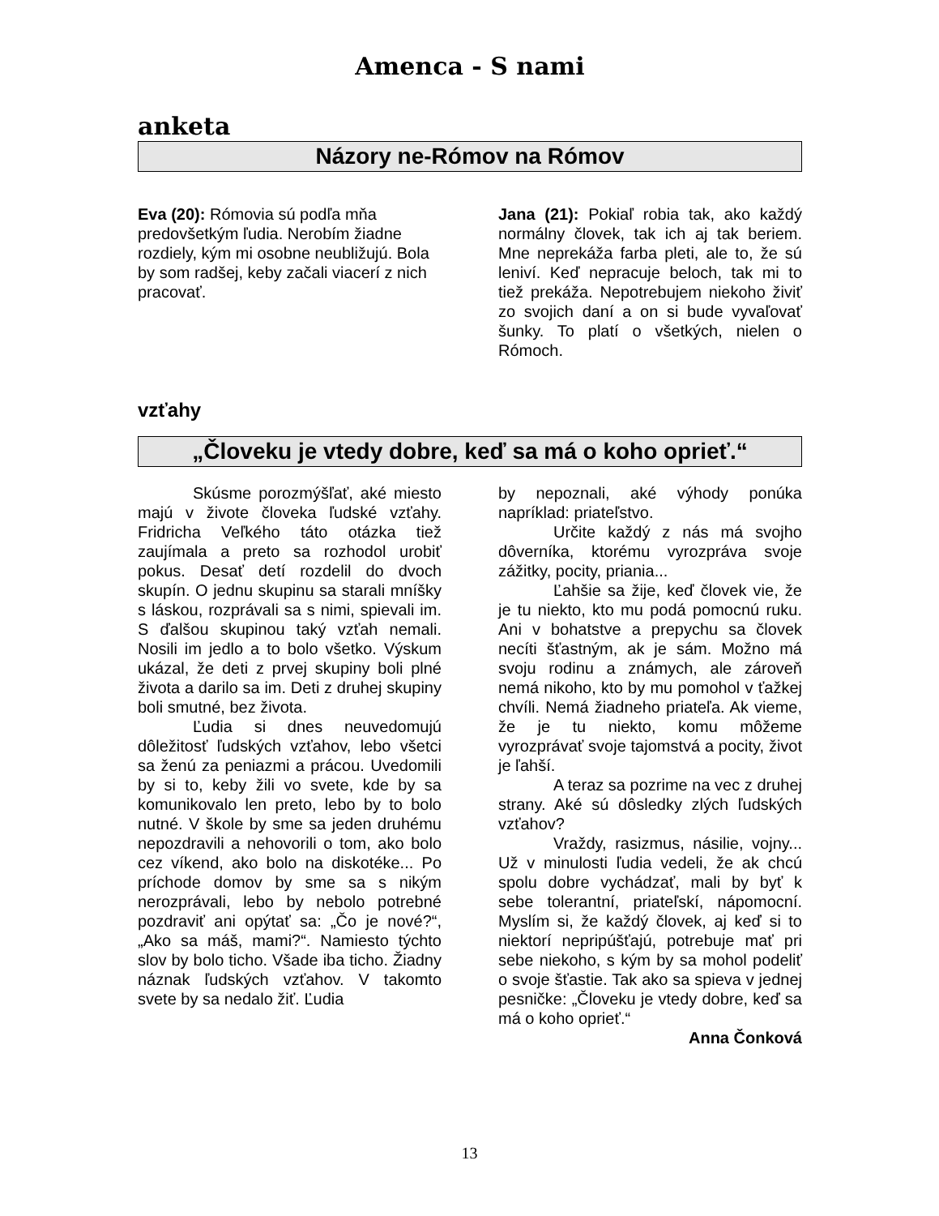Amenca - S nami
anketa
Názory ne-Rómov na Rómov
Eva (20): Rómovia sú podľa mňa predovšetkým ľudia. Nerobím žiadne rozdiely, kým mi osobne neubližujú. Bola by som radšej, keby začali viacerí z nich pracovať.
Jana (21): Pokiaľ robia tak, ako každý normálny človek, tak ich aj tak beriem. Mne neprekáža farba pleti, ale to, že sú leniví. Keď nepracuje beloch, tak mi to tiež prekáža. Nepotrebujem niekoho živiť zo svojich daní a on si bude vyvaľovať šunky. To platí o všetkých, nielen o Rómoch.
vzťahy
„Človeku je vtedy dobre, keď sa má o koho oprieť.“
Skúsme porozmýšľať, aké miesto majú v živote človeka ľudské vzťahy. Fridricha Veľkého táto otázka tiež zaujímala a preto sa rozhodol urobiť pokus. Desať detí rozdelil do dvoch skupín. O jednu skupinu sa starali mníšky s láskou, rozprávali sa s nimi, spievali im. S ďalšou skupinou taký vzťah nemali. Nosili im jedlo a to bolo všetko. Výskum ukázal, že deti z prvej skupiny boli plné života a darilo sa im. Deti z druhej skupiny boli smutné, bez života.
Ľudia si dnes neuvedomujú dôležitosť ľudských vzťahov, lebo všetci sa ženú za peniazmi a prácou. Uvedomili by si to, keby žili vo svete, kde by sa komunikovalo len preto, lebo by to bolo nutné. V škole by sme sa jeden druhému nepozdravili a nehovorili o tom, ako bolo cez víkend, ako bolo na diskotéke... Po príchode domov by sme sa s nikým nerozprávali, lebo by nebolo potrebné pozdraviť ani opýtať sa: „Čo je nové?“, „Ako sa máš, mami?“. Namiesto týchto slov by bolo ticho. Všade iba ticho. Žiadny náznak ľudských vzťahov. V takomto svete by sa nedalo žiť. Ľudia
by nepoznali, aké výhody ponúka napríklad: priateľstvo.
Určite každý z nás má svojho dôverníka, ktorému vyrozpráva svoje zážitky, pocity, priania...
Ľahšie sa žije, keď človek vie, že je tu niekto, kto mu podá pomocnú ruku. Ani v bohatstve a prepychu sa človek necíti šťastným, ak je sám. Možno má svoju rodinu a známych, ale zároveň nemá nikoho, kto by mu pomohol v ťažkej chvíli. Nemá žiadneho priateľa. Ak vieme, že je tu niekto, komu môžeme vyrozprávať svoje tajomstvá a pocity, život je ľahší.
A teraz sa pozrime na vec z druhej strany. Aké sú dôsledky zlých ľudských vzťahov?
Vraždy, rasizmus, násilie, vojny... Už v minulosti ľudia vedeli, že ak chcú spolu dobre vychádzať, mali by byť k sebe tolerantní, priateľskí, nápomocní. Myslím si, že každý človek, aj keď si to niektorí nepripúšťajú, potrebuje mať pri sebe niekoho, s kým by sa mohol podeliť o svoje šťastie. Tak ako sa spieva v jednej pesničke: „Človeku je vtedy dobre, keď sa má o koho oprieť.“
Anna Čonková
13